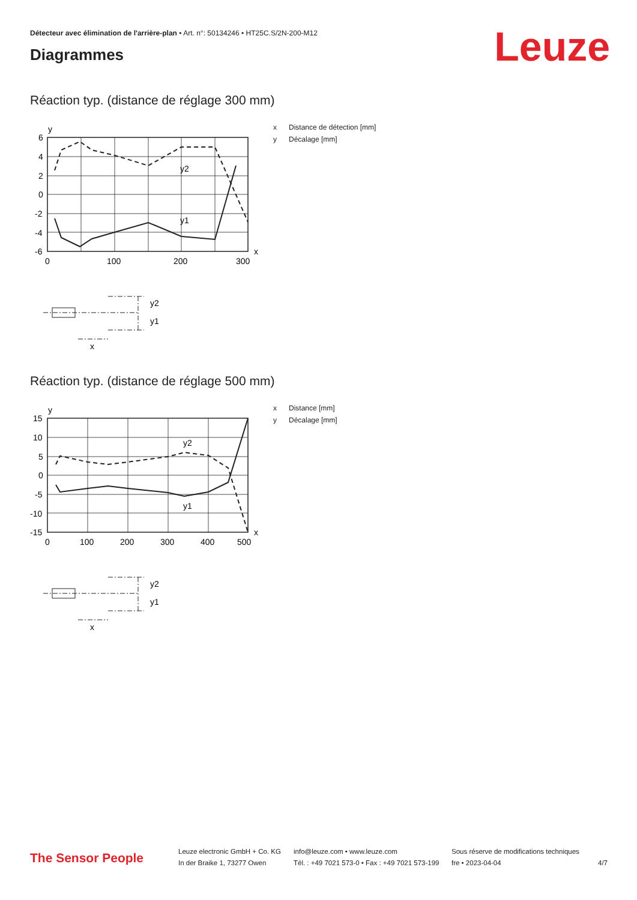Détecteur avec élimination de l'arrière-plan • Art. n°: 50134246 • HT25C.S/2N-200-M12
Leuze Diagrammes
Réaction typ. (distance de réglage 300 mm)
x Distance de détection [mm]
y Décalage [mm]
y2
y1
y
x
6
4
2
0
-2
-4
-6
0
100
200
300
y2
y1
x
Réaction typ. (distance de réglage 500 mm)
x Distance [mm]
y Décalage [mm]
y2
y1
y
x
15
10
5
0
-5
-10
-15
0
100
200
300
400
500
y2
y1
x
The Sensor People
Leuze electronic GmbH + Co. KG
In der Braike 1, 73277 Owen
info@leuze.com • www.leuze.com
Tél. : +49 7021 573-0 • Fax : +49 7021 573-199
Sous réserve de modifications techniques
fre • 2023-04-04
4/7